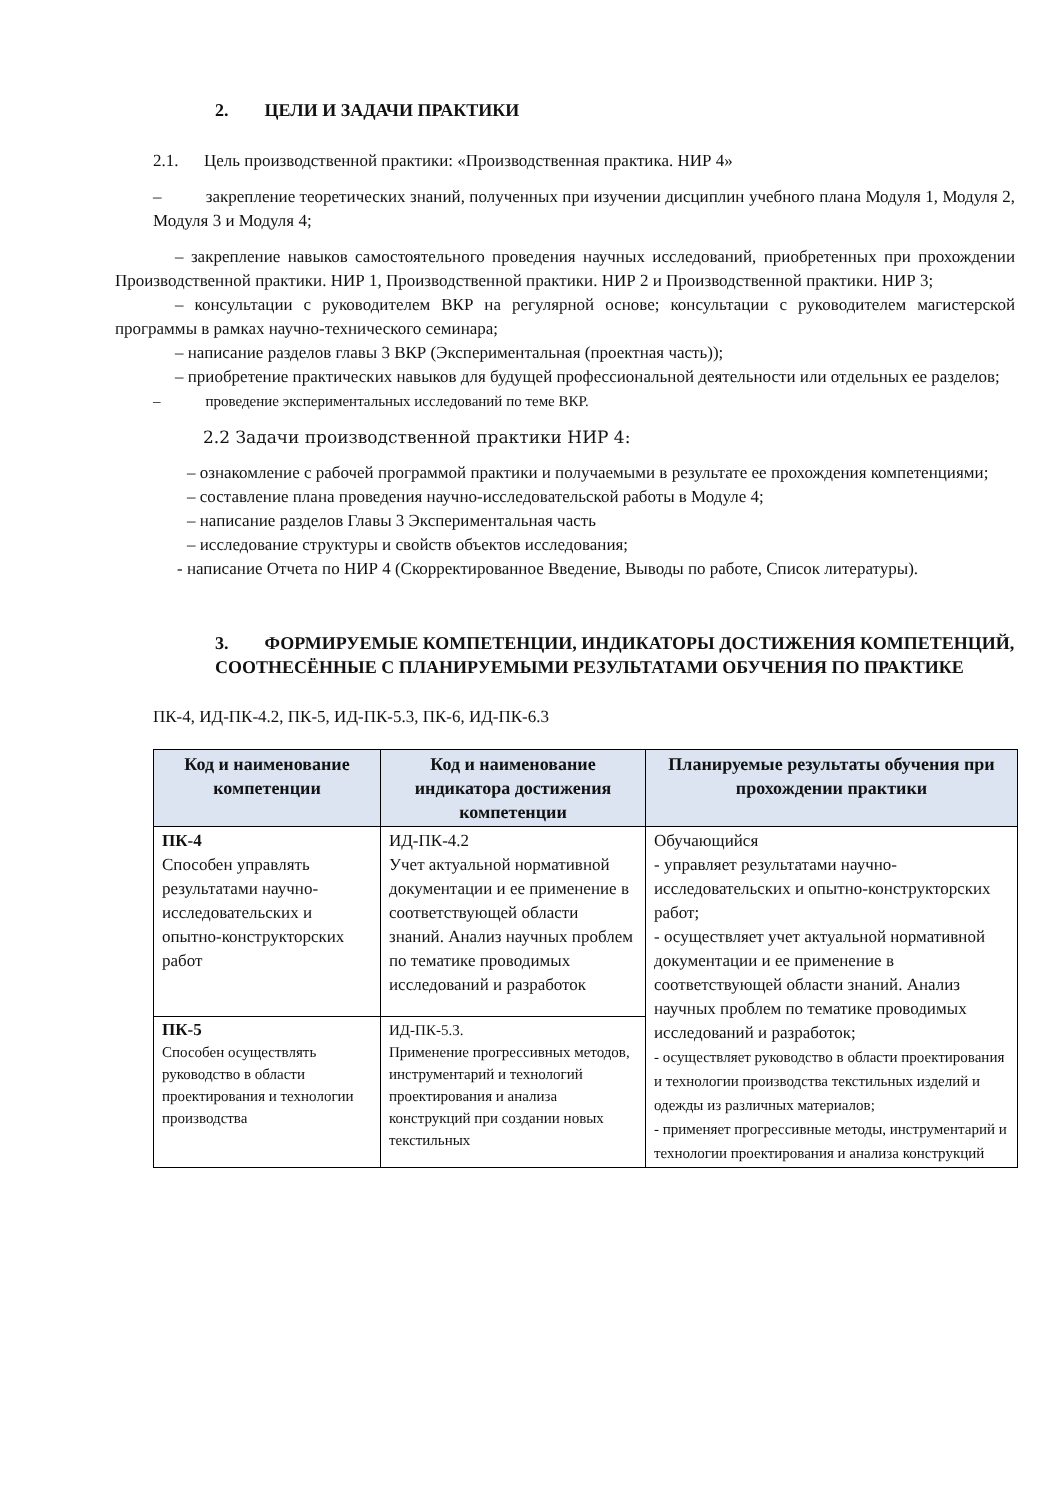2. ЦЕЛИ И ЗАДАЧИ ПРАКТИКИ
2.1. Цель производственной практики: «Производственная практика. НИР 4»
– закрепление теоретических знаний, полученных при изучении дисциплин учебного плана Модуля 1, Модуля 2, Модуля 3 и Модуля 4;
– закрепление навыков самостоятельного проведения научных исследований, приобретенных при прохождении Производственной практики. НИР 1, Производственной практики. НИР 2 и Производственной практики. НИР 3;
– консультации с руководителем ВКР на регулярной основе; консультации с руководителем магистерской программы в рамках научно-технического семинара;
– написание разделов главы 3 ВКР (Экспериментальная (проектная часть));
– приобретение практических навыков для будущей профессиональной деятельности или отдельных ее разделов;
– проведение экспериментальных исследований по теме ВКР.
2.2 Задачи производственной практики НИР 4:
– ознакомление с рабочей программой практики и получаемыми в результате ее прохождения компетенциями;
– составление плана проведения научно-исследовательской работы в Модуле 4;
– написание разделов Главы 3 Экспериментальная часть
– исследование структуры и свойств объектов исследования;
- написание Отчета по НИР 4 (Скорректированное Введение, Выводы по работе, Список литературы).
3. ФОРМИРУЕМЫЕ КОМПЕТЕНЦИИ, ИНДИКАТОРЫ ДОСТИЖЕНИЯ КОМПЕТЕНЦИЙ, СООТНЕСЁННЫЕ С ПЛАНИРУЕМЫМИ РЕЗУЛЬТАТАМИ ОБУЧЕНИЯ ПО ПРАКТИКЕ
ПК-4, ИД-ПК-4.2, ПК-5, ИД-ПК-5.3, ПК-6, ИД-ПК-6.3
| Код и наименование компетенции | Код и наименование индикатора достижения компетенции | Планируемые результаты обучения при прохождении практики |
| --- | --- | --- |
| ПК-4 Способен управлять результатами научно-исследовательских и опытно-конструкторских работ | ИД-ПК-4.2 Учет актуальной нормативной документации и ее применение в соответствующей области знаний. Анализ научных проблем по тематике проводимых исследований и разработок | Обучающийся - управляет результатами научно-исследовательских и опытно-конструкторских работ; - осуществляет учет актуальной нормативной документации и ее применение в соответствующей области знаний. Анализ научных проблем по тематике проводимых исследований и разработок; - осуществляет руководство в области проектирования и технологии производства текстильных изделий и одежды из различных материалов; - применяет прогрессивные методы, инструментарий и технологии проектирования и анализа конструкций |
| ПК-5 Способен осуществлять руководство в области проектирования и технологии производства | ИД-ПК-5.3. Применение прогрессивных методов, инструментарий и технологий проектирования и анализа конструкций при создании новых текстильных | |